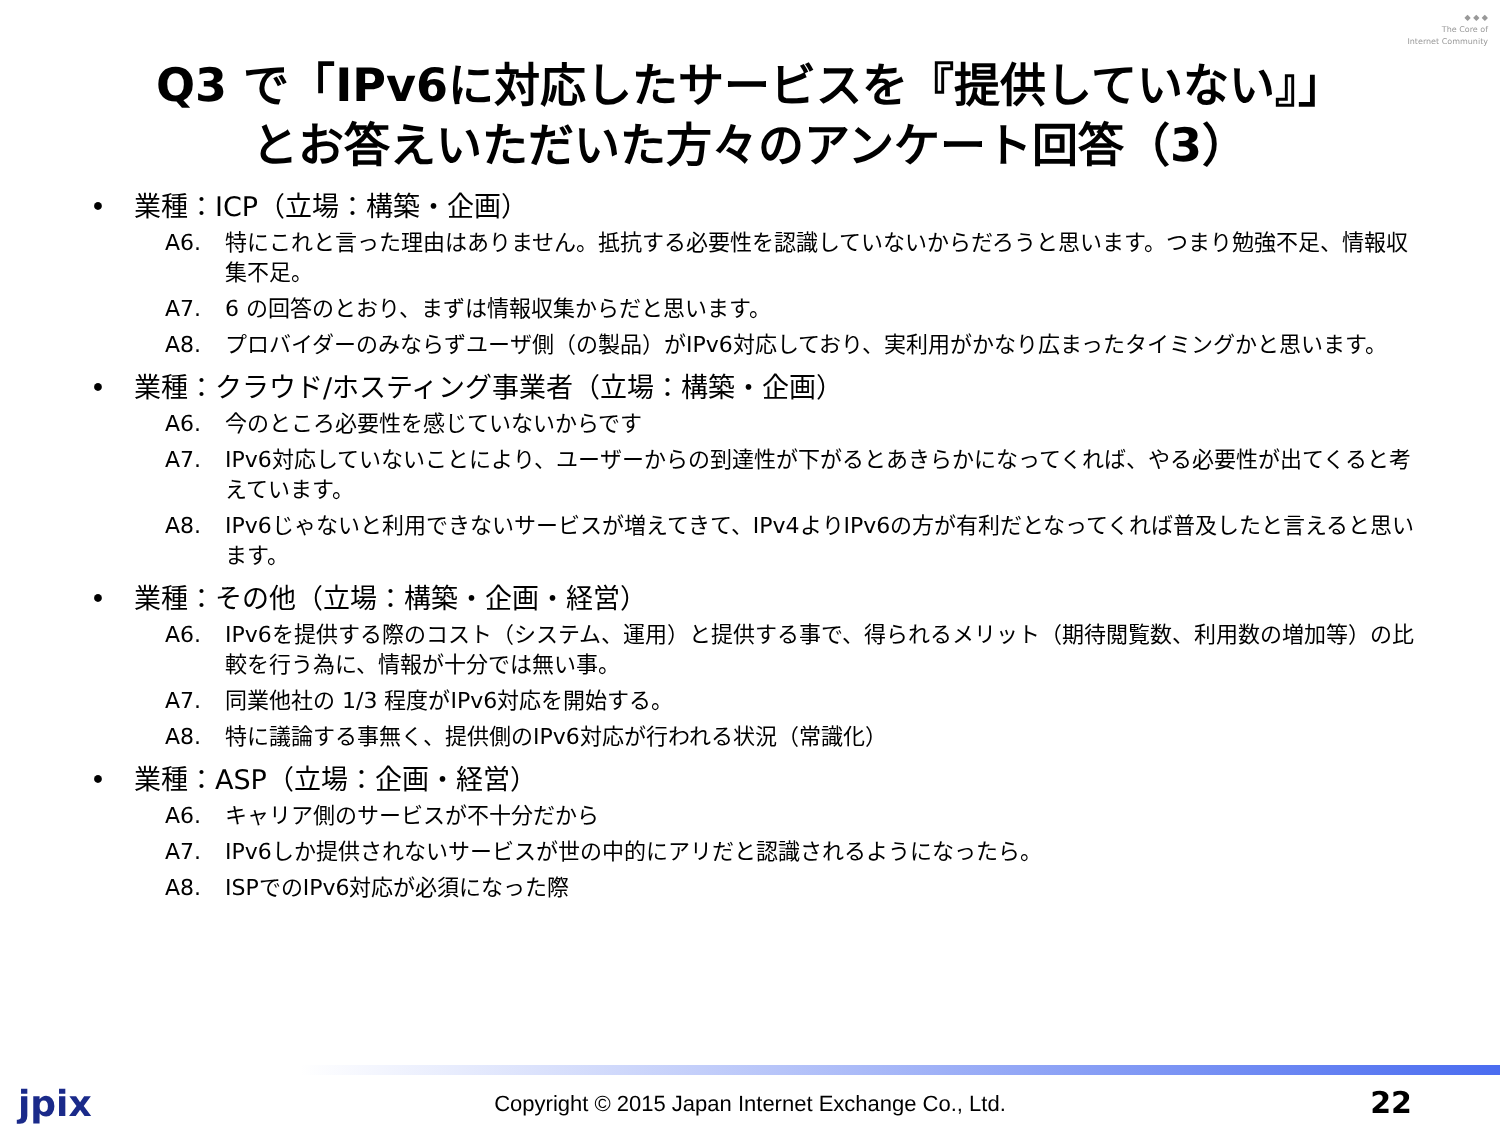◆ ◆ ◆
The Core of
Internet Community
Q3 で「IPv6に対応したサービスを『提供していない』」
とお答えいただいた方々のアンケート回答（3）
• 業種：ICP（立場：構築・企画）
A6. 特にこれと言った理由はありません。抵抗する必要性を認識していないからだろうと思います。つまり勉強不足、情報収集不足。
A7. 6 の回答のとおり、まずは情報収集からだと思います。
A8. プロバイダーのみならずユーザ側（の製品）がIPv6対応しており、実利用がかなり広まったタイミングかと思います。
• 業種：クラウド/ホスティング事業者（立場：構築・企画）
A6. 今のところ必要性を感じていないからです
A7. IPv6対応していないことにより、ユーザーからの到達性が下がるとあきらかになってくれば、やる必要性が出てくると考えています。
A8. IPv6じゃないと利用できないサービスが増えてきて、IPv4よりIPv6の方が有利だとなってくれば普及したと言えると思います。
• 業種：その他（立場：構築・企画・経営）
A6. IPv6を提供する際のコスト（システム、運用）と提供する事で、得られるメリット（期待閲覧数、利用数の増加等）の比較を行う為に、情報が十分では無い事。
A7. 同業他社の 1/3 程度がIPv6対応を開始する。
A8. 特に議論する事無く、提供側のIPv6対応が行われる状況（常識化）
• 業種：ASP（立場：企画・経営）
A6. キャリア側のサービスが不十分だから
A7. IPv6しか提供されないサービスが世の中的にアリだと認識されるようになったら。
A8. ISPでのIPv6対応が必須になった際
jpix
Copyright © 2015 Japan Internet Exchange Co., Ltd. 22